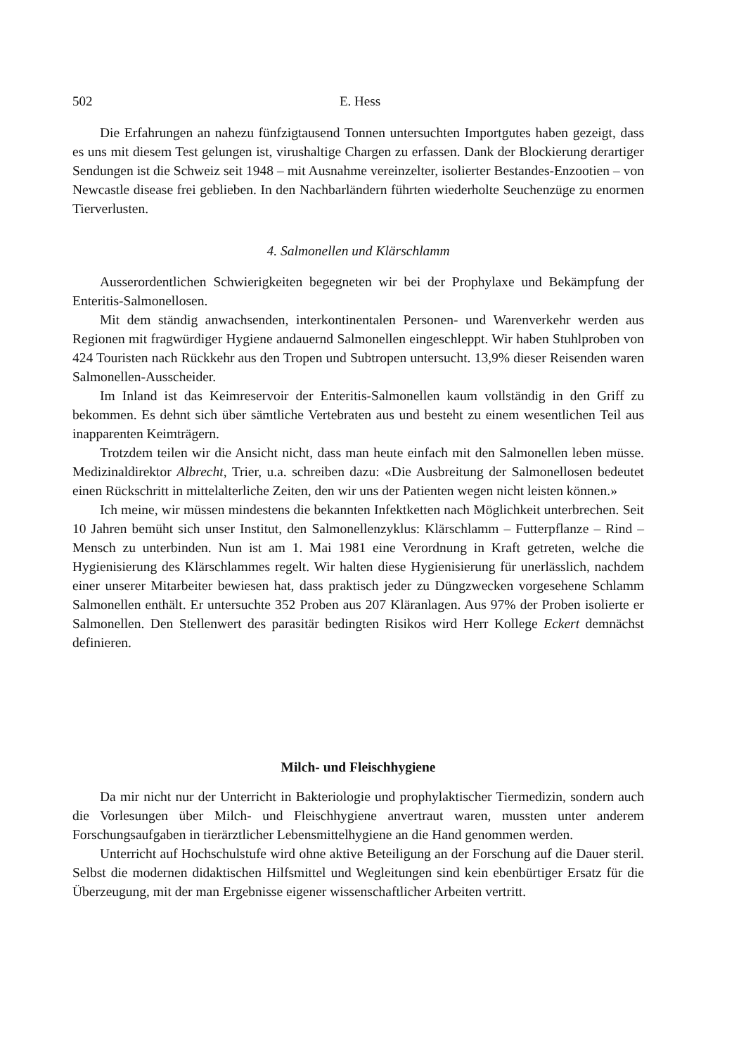502 E. Hess
Die Erfahrungen an nahezu fünfzigtausend Tonnen untersuchten Importgutes haben gezeigt, dass es uns mit diesem Test gelungen ist, virushaltige Chargen zu erfassen. Dank der Blockierung derartiger Sendungen ist die Schweiz seit 1948 – mit Ausnahme vereinzelter, isolierter Bestandes-Enzootien – von Newcastle disease frei geblieben. In den Nachbarländern führten wiederholte Seuchenzüge zu enormen Tierverlusten.
4. Salmonellen und Klärschlamm
Ausserordentlichen Schwierigkeiten begegneten wir bei der Prophylaxe und Bekämpfung der Enteritis-Salmonellosen.
Mit dem ständig anwachsenden, interkontinentalen Personen- und Warenverkehr werden aus Regionen mit fragwürdiger Hygiene andauernd Salmonellen eingeschleppt. Wir haben Stuhlproben von 424 Touristen nach Rückkehr aus den Tropen und Subtropen untersucht. 13,9% dieser Reisenden waren Salmonellen-Ausscheider.
Im Inland ist das Keimreservoir der Enteritis-Salmonellen kaum vollständig in den Griff zu bekommen. Es dehnt sich über sämtliche Vertebraten aus und besteht zu einem wesentlichen Teil aus inapparenten Keimträgern.
Trotzdem teilen wir die Ansicht nicht, dass man heute einfach mit den Salmonellen leben müsse. Medizinaldirektor Albrecht, Trier, u.a. schreiben dazu: «Die Ausbreitung der Salmonellosen bedeutet einen Rückschritt in mittelalterliche Zeiten, den wir uns der Patienten wegen nicht leisten können.»
Ich meine, wir müssen mindestens die bekannten Infektketten nach Möglichkeit unterbrechen. Seit 10 Jahren bemüht sich unser Institut, den Salmonellenzyklus: Klärschlamm – Futterpflanze – Rind – Mensch zu unterbinden. Nun ist am 1. Mai 1981 eine Verordnung in Kraft getreten, welche die Hygienisierung des Klärschlammes regelt. Wir halten diese Hygienisierung für unerlässlich, nachdem einer unserer Mitarbeiter bewiesen hat, dass praktisch jeder zu Düngzwecken vorgesehene Schlamm Salmonellen enthält. Er untersuchte 352 Proben aus 207 Kläranlagen. Aus 97% der Proben isolierte er Salmonellen. Den Stellenwert des parasitär bedingten Risikos wird Herr Kollege Eckert demnächst definieren.
Milch- und Fleischhygiene
Da mir nicht nur der Unterricht in Bakteriologie und prophylaktischer Tiermedizin, sondern auch die Vorlesungen über Milch- und Fleischhygiene anvertraut waren, mussten unter anderem Forschungsaufgaben in tierärztlicher Lebensmittelhygiene an die Hand genommen werden.
Unterricht auf Hochschulstufe wird ohne aktive Beteiligung an der Forschung auf die Dauer steril. Selbst die modernen didaktischen Hilfsmittel und Wegleitungen sind kein ebenbürtiger Ersatz für die Überzeugung, mit der man Ergebnisse eigener wissenschaftlicher Arbeiten vertritt.